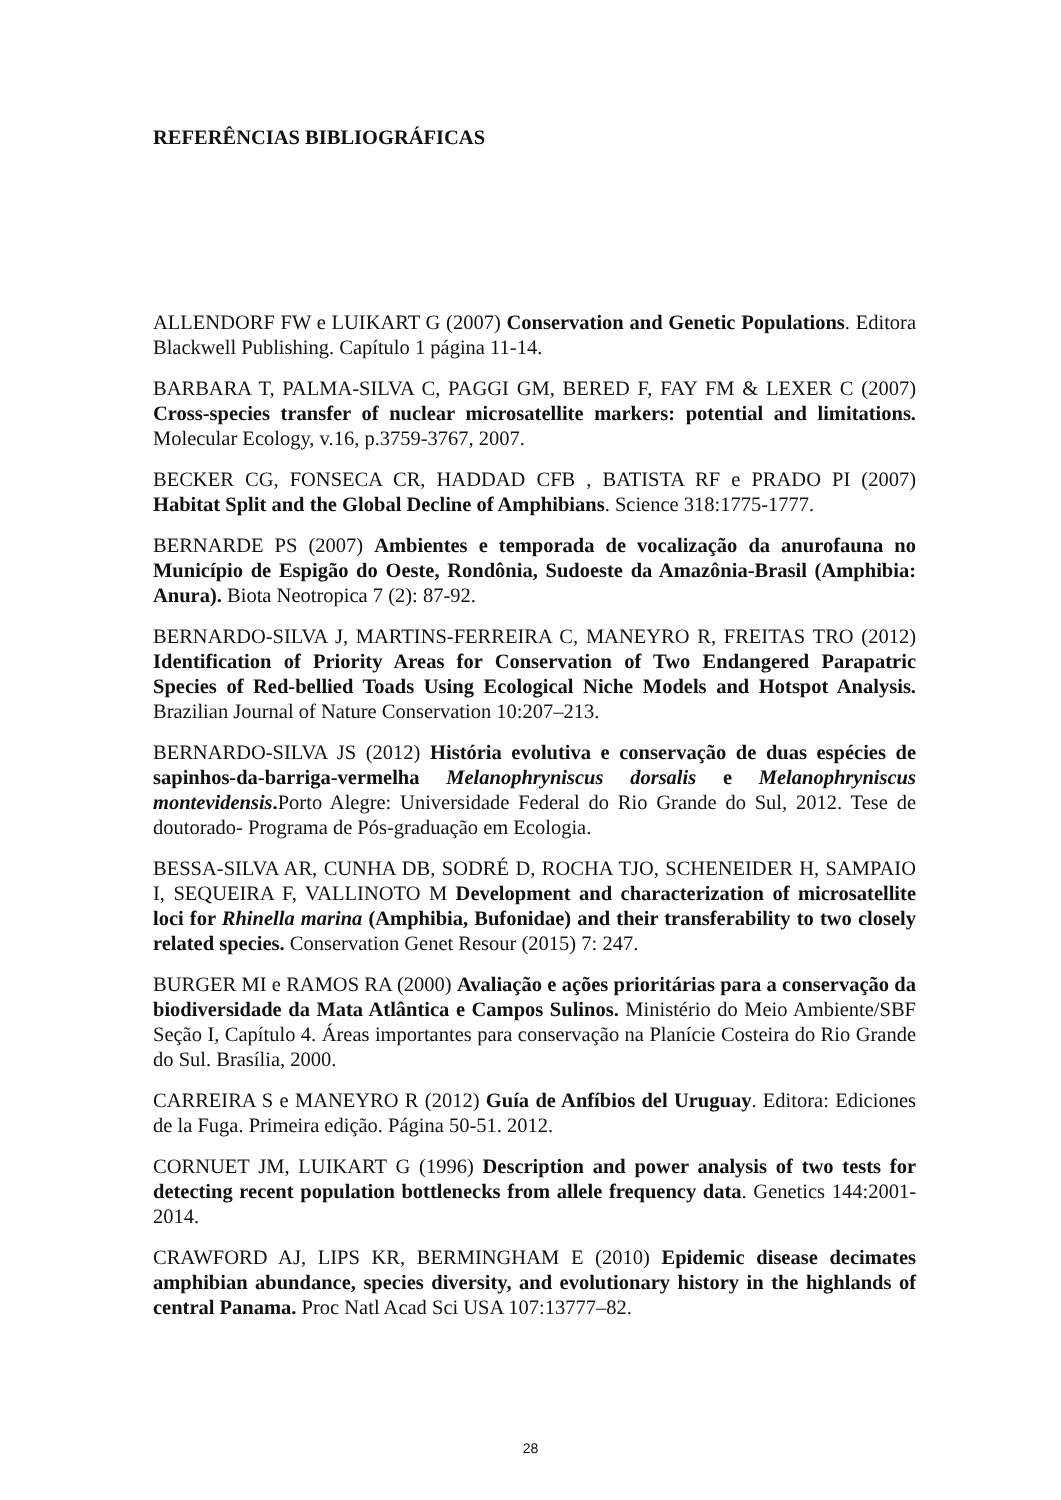REFERÊNCIAS BIBLIOGRÁFICAS
ALLENDORF FW e LUIKART G (2007) Conservation and Genetic Populations. Editora Blackwell Publishing. Capítulo 1 página 11-14.
BARBARA T, PALMA-SILVA C, PAGGI GM, BERED F, FAY FM & LEXER C (2007) Cross-species transfer of nuclear microsatellite markers: potential and limitations. Molecular Ecology, v.16, p.3759-3767, 2007.
BECKER CG, FONSECA CR, HADDAD CFB , BATISTA RF e PRADO PI (2007) Habitat Split and the Global Decline of Amphibians. Science 318:1775-1777.
BERNARDE PS (2007) Ambientes e temporada de vocalização da anurofauna no Município de Espigão do Oeste, Rondônia, Sudoeste da Amazônia-Brasil (Amphibia: Anura). Biota Neotropica 7 (2): 87-92.
BERNARDO-SILVA J, MARTINS-FERREIRA C, MANEYRO R, FREITAS TRO (2012) Identification of Priority Areas for Conservation of Two Endangered Parapatric Species of Red-bellied Toads Using Ecological Niche Models and Hotspot Analysis. Brazilian Journal of Nature Conservation 10:207–213.
BERNARDO-SILVA JS (2012) História evolutiva e conservação de duas espécies de sapinhos-da-barriga-vermelha Melanophryniscus dorsalis e Melanophryniscus montevidensis. Porto Alegre: Universidade Federal do Rio Grande do Sul, 2012. Tese de doutorado- Programa de Pós-graduação em Ecologia.
BESSA-SILVA AR, CUNHA DB, SODRÉ D, ROCHA TJO, SCHENEIDER H, SAMPAIO I, SEQUEIRA F, VALLINOTO M Development and characterization of microsatellite loci for Rhinella marina (Amphibia, Bufonidae) and their transferability to two closely related species. Conservation Genet Resour (2015) 7: 247.
BURGER MI e RAMOS RA (2000) Avaliação e ações prioritárias para a conservação da biodiversidade da Mata Atlântica e Campos Sulinos. Ministério do Meio Ambiente/SBF Seção I, Capítulo 4. Áreas importantes para conservação na Planície Costeira do Rio Grande do Sul. Brasília, 2000.
CARREIRA S e MANEYRO R (2012) Guía de Anfíbios del Uruguay. Editora: Ediciones de la Fuga. Primeira edição. Página 50-51. 2012.
CORNUET JM, LUIKART G (1996) Description and power analysis of two tests for detecting recent population bottlenecks from allele frequency data. Genetics 144:2001-2014.
CRAWFORD AJ, LIPS KR, BERMINGHAM E (2010) Epidemic disease decimates amphibian abundance, species diversity, and evolutionary history in the highlands of central Panama. Proc Natl Acad Sci USA 107:13777–82.
28